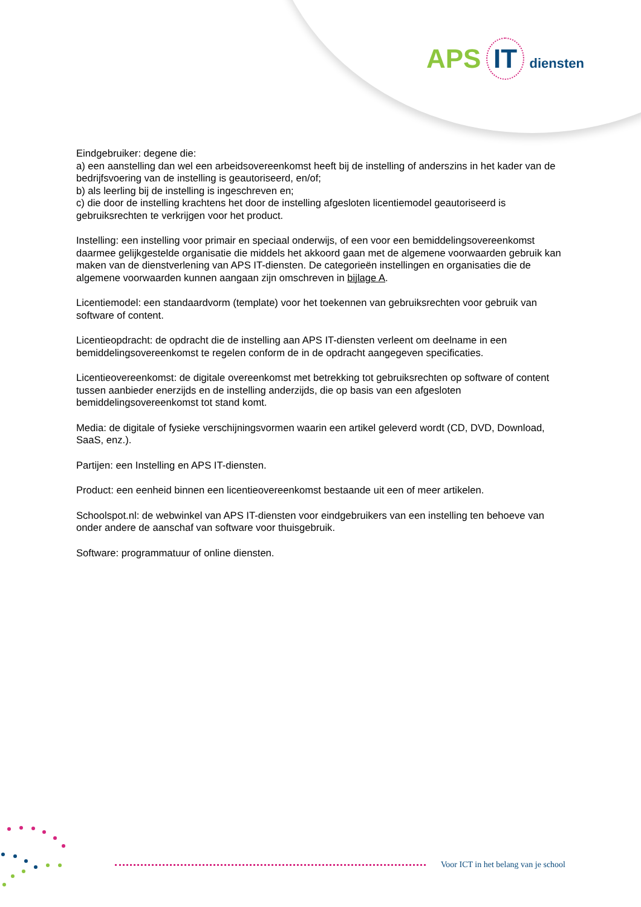APS IT diensten
Eindgebruiker: degene die:
a) een aanstelling dan wel een arbeidsovereenkomst heeft bij de instelling of anderszins in het kader van de bedrijfsvoering van de instelling is geautoriseerd, en/of;
b) als leerling bij de instelling is ingeschreven en;
c) die door de instelling krachtens het door de instelling afgesloten licentiemodel geautoriseerd is gebruiksrechten te verkrijgen voor het product.
Instelling: een instelling voor primair en speciaal onderwijs, of een voor een bemiddelingsovereenkomst daarmee gelijkgestelde organisatie die middels het akkoord gaan met de algemene voorwaarden gebruik kan maken van de dienstverlening van APS IT-diensten. De categorieën instellingen en organisaties die de algemene voorwaarden kunnen aangaan zijn omschreven in bijlage A.
Licentiemodel: een standaardvorm (template) voor het toekennen van gebruiksrechten voor gebruik van software of content.
Licentieopdracht: de opdracht die de instelling aan APS IT-diensten verleent om deelname in een bemiddelingsovereenkomst te regelen conform de in de opdracht aangegeven specificaties.
Licentieovereenkomst: de digitale overeenkomst met betrekking tot gebruiksrechten op software of content tussen aanbieder enerzijds en de instelling anderzijds, die op basis van een afgesloten bemiddelingsovereenkomst tot stand komt.
Media: de digitale of fysieke verschijningsvormen waarin een artikel geleverd wordt (CD, DVD, Download, SaaS, enz.).
Partijen: een Instelling en APS IT-diensten.
Product: een eenheid binnen een licentieovereenkomst bestaande uit een of meer artikelen.
Schoolspot.nl: de webwinkel van APS IT-diensten voor eindgebruikers van een instelling ten behoeve van onder andere de aanschaf van software voor thuisgebruik.
Software: programmatuur of online diensten.
Voor ICT in het belang van je school